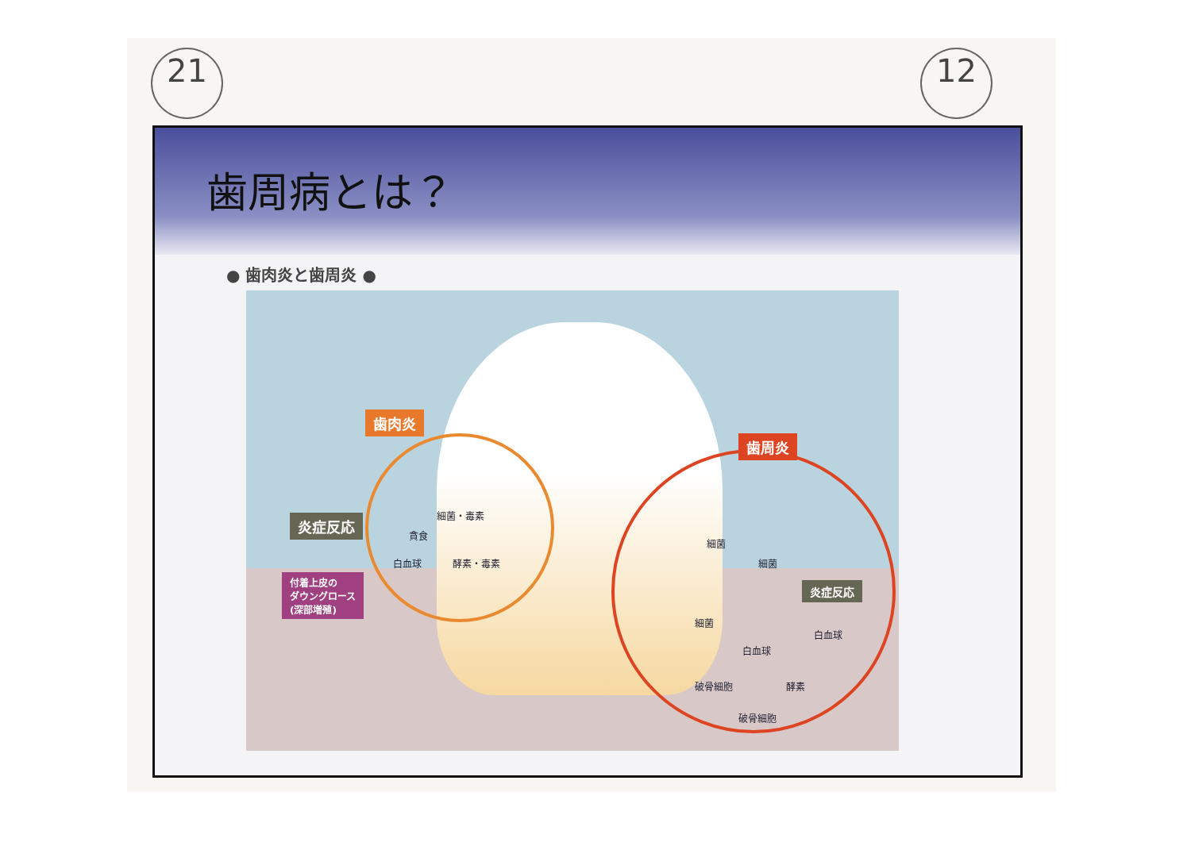21 12
歯周病とは？
● 歯肉炎と歯周炎 ●
歯肉炎
歯周炎
炎症反応 細菌・毒素
貪食
白血球 酵素・毒素
付着上皮の
ダウングロース
(深部増殖)
細菌
細菌
炎症反応
細菌
白血球
白血球
破骨細胞 酵素
破骨細胞